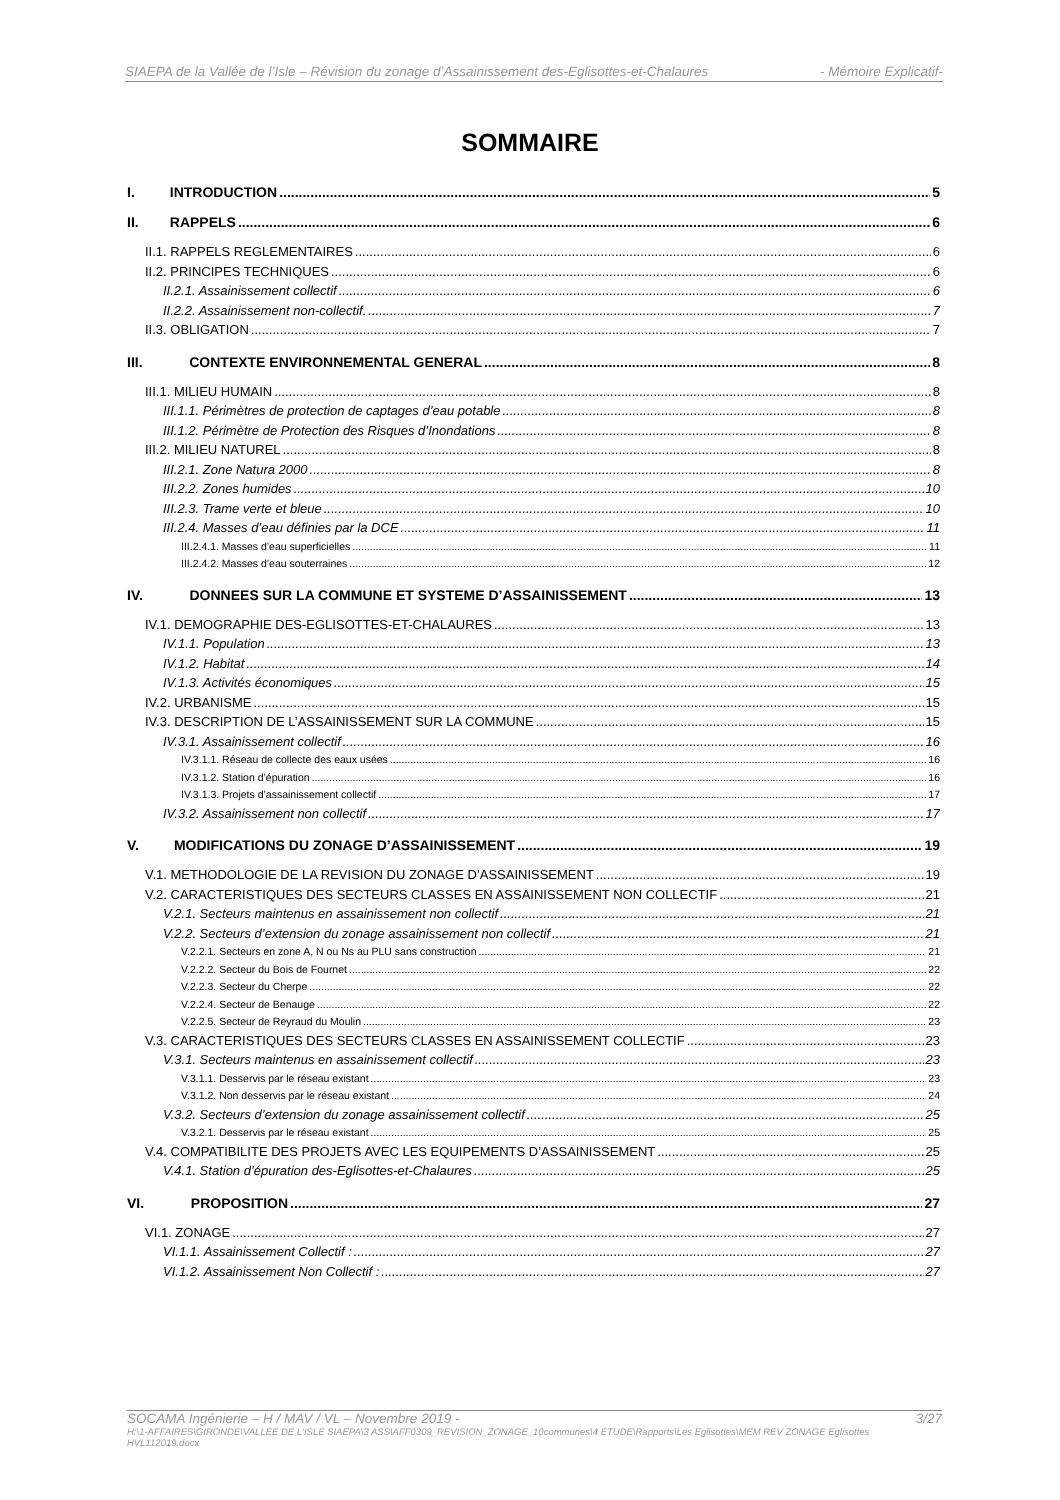SIAEPA de la Vallée de l’Isle – Révision du zonage d’Assainissement des-Eglisottes-et-Chalaures - Mémoire Explicatif-
SOMMAIRE
I. INTRODUCTION 5
II. RAPPELS 6
II.1. RAPPELS REGLEMENTAIRES 6
II.2. PRINCIPES TECHNIQUES 6
II.2.1. Assainissement collectif 6
II.2.2. Assainissement non-collectif. 7
II.3. OBLIGATION 7
III. CONTEXTE ENVIRONNEMENTAL GENERAL 8
III.1. MILIEU HUMAIN 8
III.1.1. Périmètres de protection de captages d’eau potable 8
III.1.2. Périmètre de Protection des Risques d’Inondations 8
III.2. MILIEU NATUREL 8
III.2.1. Zone Natura 2000 8
III.2.2. Zones humides 10
III.2.3. Trame verte et bleue 10
III.2.4. Masses d’eau définies par la DCE 11
III.2.4.1. Masses d’eau superficielles 11
III.2.4.2. Masses d’eau souterraines 12
IV. DONNEES SUR LA COMMUNE ET SYSTEME D’ASSAINISSEMENT 13
IV.1. DEMOGRAPHIE DES-EGLISOTTES-ET-CHALAURES 13
IV.1.1. Population 13
IV.1.2. Habitat 14
IV.1.3. Activités économiques 15
IV.2. URBANISME 15
IV.3. DESCRIPTION DE L’ASSAINISSEMENT SUR LA COMMUNE 15
IV.3.1. Assainissement collectif 16
IV.3.1.1. Réseau de collecte des eaux usées 16
IV.3.1.2. Station d’épuration 16
IV.3.1.3. Projets d’assainissement collectif 17
IV.3.2. Assainissement non collectif 17
V. MODIFICATIONS DU ZONAGE D’ASSAINISSEMENT 19
V.1. METHODOLOGIE DE LA REVISION DU ZONAGE D’ASSAINISSEMENT 19
V.2. CARACTERISTIQUES DES SECTEURS CLASSES EN ASSAINISSEMENT NON COLLECTIF 21
V.2.1. Secteurs maintenus en assainissement non collectif 21
V.2.2. Secteurs d’extension du zonage assainissement non collectif 21
V.2.2.1. Secteurs en zone A, N ou Ns au PLU sans construction 21
V.2.2.2. Secteur du Bois de Fournet 22
V.2.2.3. Secteur du Cherpe 22
V.2.2.4. Secteur de Benauge 22
V.2.2.5. Secteur de Reyraud du Moulin 23
V.3. CARACTERISTIQUES DES SECTEURS CLASSES EN ASSAINISSEMENT COLLECTIF 23
V.3.1. Secteurs maintenus en assainissement collectif 23
V.3.1.1. Desservis par le réseau existant 23
V.3.1.2. Non desservis par le réseau existant 24
V.3.2. Secteurs d’extension du zonage assainissement collectif 25
V.3.2.1. Desservis par le réseau existant 25
V.4. COMPATIBILITE DES PROJETS AVEC LES EQUIPEMENTS D’ASSAINISSEMENT 25
V.4.1. Station d’épuration des-Eglisottes-et-Chalaures 25
VI. PROPOSITION 27
VI.1. ZONAGE 27
VI.1.1. Assainissement Collectif : 27
VI.1.2. Assainissement Non Collectif : 27
SOCAMA Ingénierie – H / MAV / VL – Novembre 2019 - 3/27
H:\1-AFFAIRES\GIRONDE\VALLEE DE L'ISLE SIAEPA\3 ASS\AFF0309_REVISION_ZONAGE_10communes\4 ETUDE\Rapports\Les Eglisottes\MEM REV ZONAGE Eglisottes HVL112019.docx